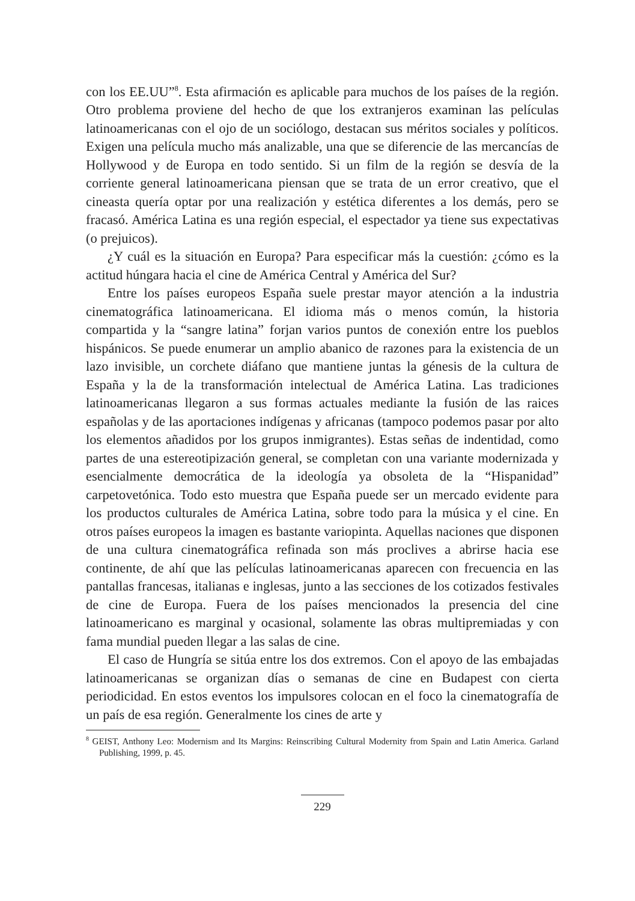con los EE.UU”<sup>8</sup>. Esta afirmación es aplicable para muchos de los países de la región. Otro problema proviene del hecho de que los extranjeros examinan las películas latinoamericanas con el ojo de un sociólogo, destacan sus méritos sociales y políticos. Exigen una película mucho más analizable, una que se diferencie de las mercancías de Hollywood y de Europa en todo sentido. Si un film de la región se desvía de la corriente general latinoamericana piensan que se trata de un error creativo, que el cineasta quería optar por una realización y estética diferentes a los demás, pero se fracasó. América Latina es una región especial, el espectador ya tiene sus expectativas (o prejuicos).
¿Y cuál es la situación en Europa? Para especificar más la cuestión: ¿cómo es la actitud húngara hacia el cine de América Central y América del Sur?
Entre los países europeos España suele prestar mayor atención a la industria cinematográfica latinoamericana. El idioma más o menos común, la historia compartida y la “sangre latina” forjan varios puntos de conexión entre los pueblos hispánicos. Se puede enumerar un amplio abanico de razones para la existencia de un lazo invisible, un corchete diáfano que mantiene juntas la génesis de la cultura de España y la de la transformación intelectual de América Latina. Las tradiciones latinoamericanas llegaron a sus formas actuales mediante la fusión de las raices españolas y de las aportaciones indígenas y africanas (tampoco podemos pasar por alto los elementos añadidos por los grupos inmigrantes). Estas señas de indentidad, como partes de una estereotipización general, se completan con una variante modernizada y esencialmente democrática de la ideología ya obsoleta de la “Hispanidad” carpetovetónica. Todo esto muestra que España puede ser un mercado evidente para los productos culturales de América Latina, sobre todo para la música y el cine. En otros países europeos la imagen es bastante variopinta. Aquellas naciones que disponen de una cultura cinematográfica refinada son más proclives a abrirse hacia ese continente, de ahí que las películas latinoamericanas aparecen con frecuencia en las pantallas francesas, italianas e inglesas, junto a las secciones de los cotizados festivales de cine de Europa. Fuera de los países mencionados la presencia del cine latinoamericano es marginal y ocasional, solamente las obras multipremiadas y con fama mundial pueden llegar a las salas de cine.
El caso de Hungría se sitúa entre los dos extremos. Con el apoyo de las embajadas latinoamericanas se organizan días o semanas de cine en Budapest con cierta periodicidad. En estos eventos los impulsores colocan en el foco la cinematografía de un país de esa región. Generalmente los cines de arte y
<sup>8</sup> GEIST, Anthony Leo: Modernism and Its Margins: Reinscribing Cultural Modernity from Spain and Latin America. Garland Publishing, 1999, p. 45.
229